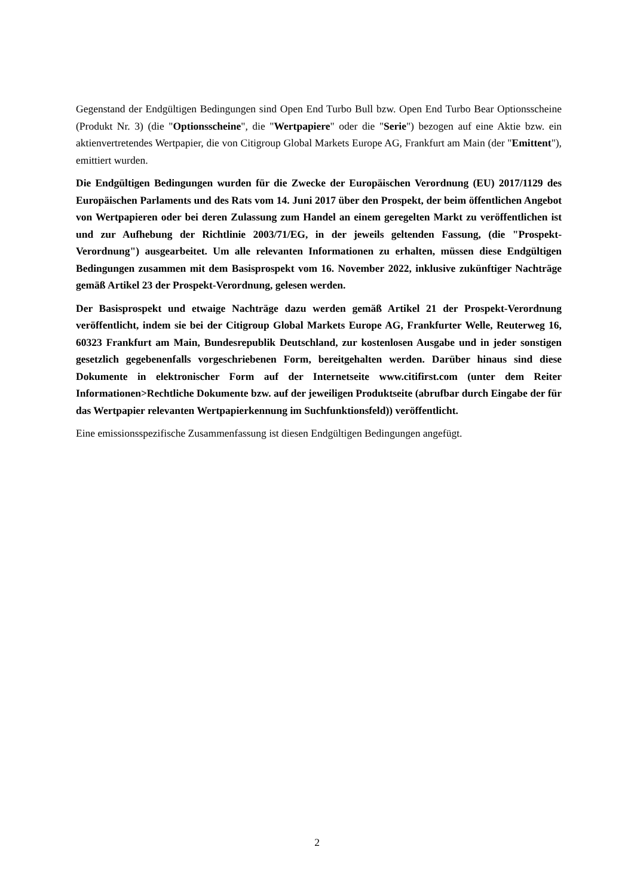Gegenstand der Endgültigen Bedingungen sind Open End Turbo Bull bzw. Open End Turbo Bear Optionsscheine (Produkt Nr. 3) (die "Optionsscheine", die "Wertpapiere" oder die "Serie") bezogen auf eine Aktie bzw. ein aktienvertretendes Wertpapier, die von Citigroup Global Markets Europe AG, Frankfurt am Main (der "Emittent"), emittiert wurden.
Die Endgültigen Bedingungen wurden für die Zwecke der Europäischen Verordnung (EU) 2017/1129 des Europäischen Parlaments und des Rats vom 14. Juni 2017 über den Prospekt, der beim öffentlichen Angebot von Wertpapieren oder bei deren Zulassung zum Handel an einem geregelten Markt zu veröffentlichen ist und zur Aufhebung der Richtlinie 2003/71/EG, in der jeweils geltenden Fassung, (die "Prospekt-Verordnung") ausgearbeitet. Um alle relevanten Informationen zu erhalten, müssen diese Endgültigen Bedingungen zusammen mit dem Basisprospekt vom 16. November 2022, inklusive zukünftiger Nachträge gemäß Artikel 23 der Prospekt-Verordnung, gelesen werden.
Der Basisprospekt und etwaige Nachträge dazu werden gemäß Artikel 21 der Prospekt-Verordnung veröffentlicht, indem sie bei der Citigroup Global Markets Europe AG, Frankfurter Welle, Reuterweg 16, 60323 Frankfurt am Main, Bundesrepublik Deutschland, zur kostenlosen Ausgabe und in jeder sonstigen gesetzlich gegebenenfalls vorgeschriebenen Form, bereitgehalten werden. Darüber hinaus sind diese Dokumente in elektronischer Form auf der Internetseite www.citifirst.com (unter dem Reiter Informationen>Rechtliche Dokumente bzw. auf der jeweiligen Produktseite (abrufbar durch Eingabe der für das Wertpapier relevanten Wertpapierkennung im Suchfunktionsfeld)) veröffentlicht.
Eine emissionsspezifische Zusammenfassung ist diesen Endgültigen Bedingungen angefügt.
2